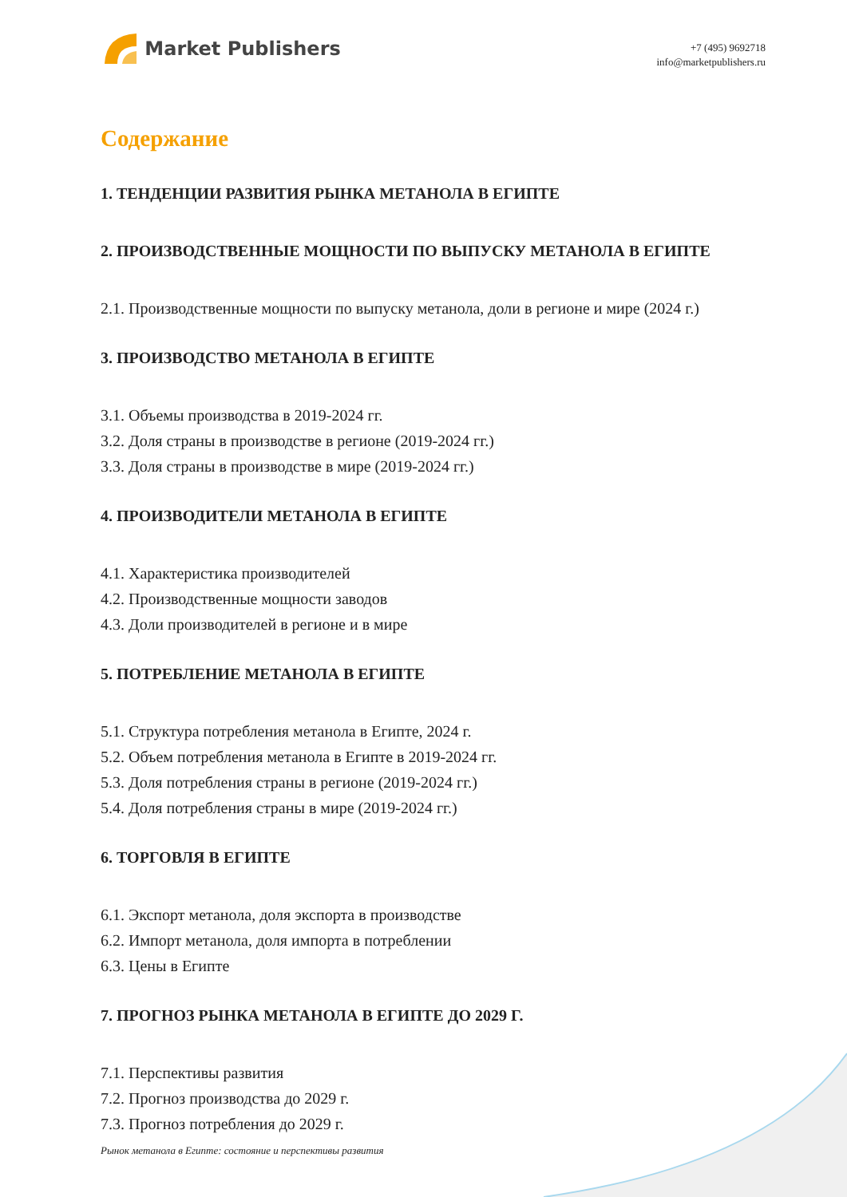Market Publishers
+7 (495) 9692718
info@marketpublishers.ru
Содержание
1. ТЕНДЕНЦИИ РАЗВИТИЯ РЫНКА МЕТАНОЛА В ЕГИПТЕ
2. ПРОИЗВОДСТВЕННЫЕ МОЩНОСТИ ПО ВЫПУСКУ МЕТАНОЛА В ЕГИПТЕ
2.1. Производственные мощности по выпуску метанола, доли в регионе и мире (2024 г.)
3. ПРОИЗВОДСТВО МЕТАНОЛА В ЕГИПТЕ
3.1. Объемы производства в 2019-2024 гг.
3.2. Доля страны в производстве в регионе (2019-2024 гг.)
3.3. Доля страны в производстве в мире (2019-2024 гг.)
4. ПРОИЗВОДИТЕЛИ МЕТАНОЛА В ЕГИПТЕ
4.1. Характеристика производителей
4.2. Производственные мощности заводов
4.3. Доли производителей в регионе и в мире
5. ПОТРЕБЛЕНИЕ МЕТАНОЛА В ЕГИПТЕ
5.1. Структура потребления метанола в Египте, 2024 г.
5.2. Объем потребления метанола в Египте в 2019-2024 гг.
5.3. Доля потребления страны в регионе (2019-2024 гг.)
5.4. Доля потребления страны в мире (2019-2024 гг.)
6. ТОРГОВЛЯ В ЕГИПТЕ
6.1. Экспорт метанола, доля экспорта в производстве
6.2. Импорт метанола, доля импорта в потреблении
6.3. Цены в Египте
7. ПРОГНОЗ РЫНКА МЕТАНОЛА В ЕГИПТЕ ДО 2029 Г.
7.1. Перспективы развития
7.2. Прогноз производства до 2029 г.
7.3. Прогноз потребления до 2029 г.
Рынок метанола в Египте: состояние и перспективы развития